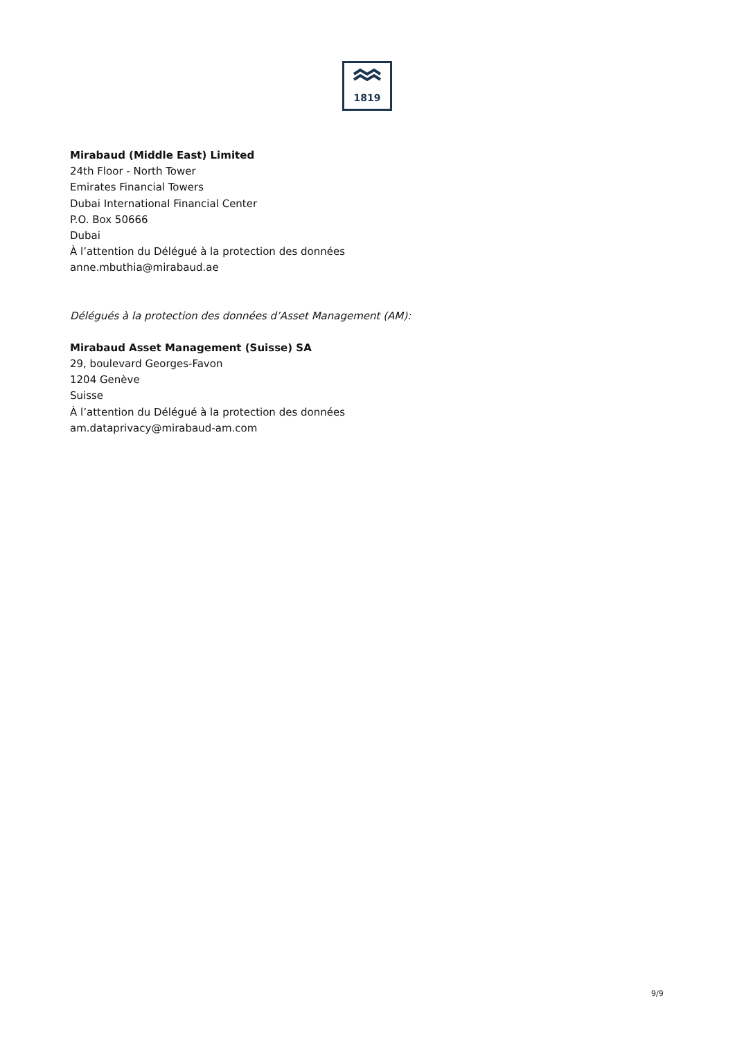1819
Mirabaud (Middle East) Limited
24th Floor - North Tower
Emirates Financial Towers
Dubai International Financial Center
P.O. Box 50666
Dubai
À l’attention du Délégué à la protection des données
anne.mbuthia@mirabaud.ae
Délégués à la protection des données d’Asset Management (AM):
Mirabaud Asset Management (Suisse) SA
29, boulevard Georges-Favon
1204 Genève
Suisse
À l’attention du Délégué à la protection des données
am.dataprivacy@mirabaud-am.com
9/9